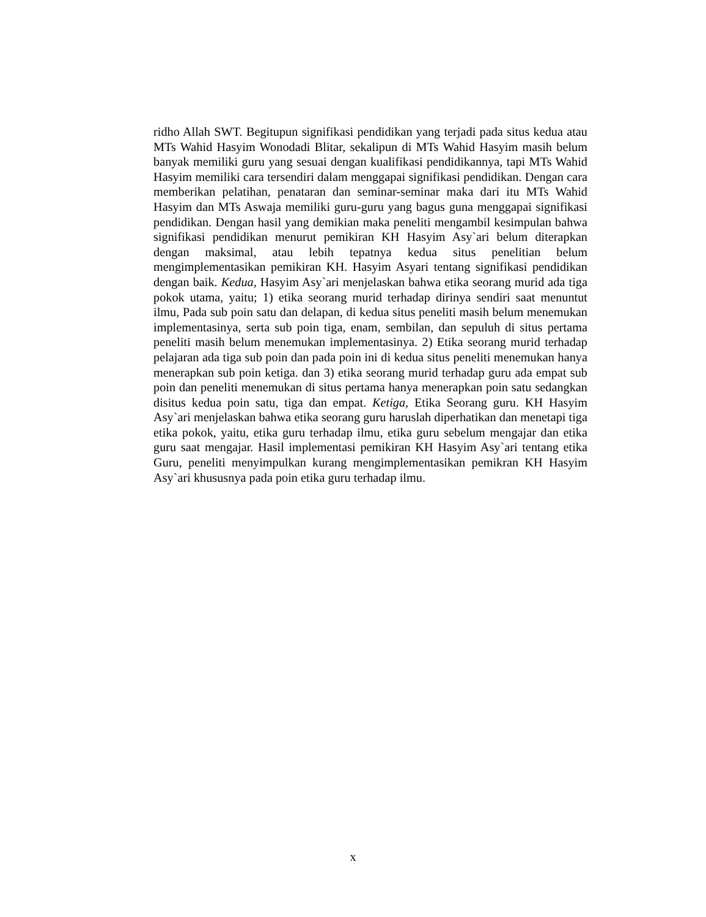ridho Allah SWT. Begitupun signifikasi pendidikan yang terjadi pada situs kedua atau MTs Wahid Hasyim Wonodadi Blitar, sekalipun di MTs Wahid Hasyim masih belum banyak memiliki guru yang sesuai dengan kualifikasi pendidikannya, tapi MTs Wahid Hasyim memiliki cara tersendiri dalam menggapai signifikasi pendidikan. Dengan cara memberikan pelatihan, penataran dan seminar-seminar maka dari itu MTs Wahid Hasyim dan MTs Aswaja memiliki guru-guru yang bagus guna menggapai signifikasi pendidikan. Dengan hasil yang demikian maka peneliti mengambil kesimpulan bahwa signifikasi pendidikan menurut pemikiran KH Hasyim Asy`ari belum diterapkan dengan maksimal, atau lebih tepatnya kedua situs penelitian belum mengimplementasikan pemikiran KH. Hasyim Asyari tentang signifikasi pendidikan dengan baik. Kedua, Hasyim Asy`ari menjelaskan bahwa etika seorang murid ada tiga pokok utama, yaitu; 1) etika seorang murid terhadap dirinya sendiri saat menuntut ilmu, Pada sub poin satu dan delapan, di kedua situs peneliti masih belum menemukan implementasinya, serta sub poin tiga, enam, sembilan, dan sepuluh di situs pertama peneliti masih belum menemukan implementasinya. 2) Etika seorang murid terhadap pelajaran ada tiga sub poin dan pada poin ini di kedua situs peneliti menemukan hanya menerapkan sub poin ketiga. dan 3) etika seorang murid terhadap guru ada empat sub poin dan peneliti menemukan di situs pertama hanya menerapkan poin satu sedangkan disitus kedua poin satu, tiga dan empat. Ketiga, Etika Seorang guru. KH Hasyim Asy`ari menjelaskan bahwa etika seorang guru haruslah diperhatikan dan menetapi tiga etika pokok, yaitu, etika guru terhadap ilmu, etika guru sebelum mengajar dan etika guru saat mengajar. Hasil implementasi pemikiran KH Hasyim Asy`ari tentang etika Guru, peneliti menyimpulkan kurang mengimplementasikan pemikran KH Hasyim Asy`ari khususnya pada poin etika guru terhadap ilmu.
x